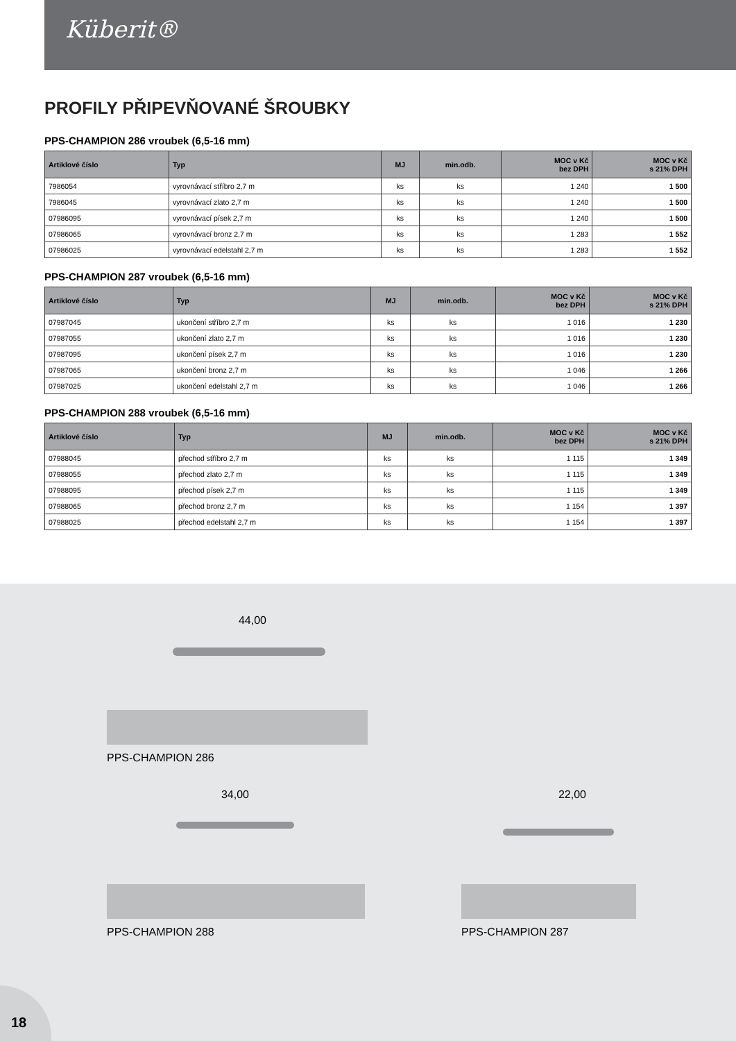Küberit®
PROFILY PŘIPEVŇOVANÉ ŠROUBKY
PPS-CHAMPION 286 vroubek (6,5-16 mm)
| Artiklové číslo | Typ | MJ | min.odb. | MOC v Kč bez DPH | MOC v Kč s 21% DPH |
| --- | --- | --- | --- | --- | --- |
| 7986054 | vyrovnávací stříbro 2,7 m | ks | ks | 1 240 | 1 500 |
| 7986045 | vyrovnávací zlato 2,7 m | ks | ks | 1 240 | 1 500 |
| 07986095 | vyrovnávací písek 2,7 m | ks | ks | 1 240 | 1 500 |
| 07986065 | vyrovnávací bronz 2,7 m | ks | ks | 1 283 | 1 552 |
| 07986025 | vyrovnávací edelstahl 2,7 m | ks | ks | 1 283 | 1 552 |
PPS-CHAMPION 287 vroubek (6,5-16 mm)
| Artiklové číslo | Typ | MJ | min.odb. | MOC v Kč bez DPH | MOC v Kč s 21% DPH |
| --- | --- | --- | --- | --- | --- |
| 07987045 | ukončení stříbro 2,7 m | ks | ks | 1 016 | 1 230 |
| 07987055 | ukončení zlato 2,7 m | ks | ks | 1 016 | 1 230 |
| 07987095 | ukončení písek 2,7 m | ks | ks | 1 016 | 1 230 |
| 07987065 | ukončení bronz 2,7 m | ks | ks | 1 046 | 1 266 |
| 07987025 | ukončení edelstahl 2,7 m | ks | ks | 1 046 | 1 266 |
PPS-CHAMPION 288 vroubek (6,5-16 mm)
| Artiklové číslo | Typ | MJ | min.odb. | MOC v Kč bez DPH | MOC v Kč s 21% DPH |
| --- | --- | --- | --- | --- | --- |
| 07988045 | přechod stříbro 2,7 m | ks | ks | 1 115 | 1 349 |
| 07988055 | přechod zlato 2,7 m | ks | ks | 1 115 | 1 349 |
| 07988095 | přechod písek 2,7 m | ks | ks | 1 115 | 1 349 |
| 07988065 | přechod bronz 2,7 m | ks | ks | 1 154 | 1 397 |
| 07988025 | přechod edelstahl 2,7 m | ks | ks | 1 154 | 1 397 |
44,00
PPS-CHAMPION 286
34,00
PPS-CHAMPION 288
22,00
PPS-CHAMPION 287
18